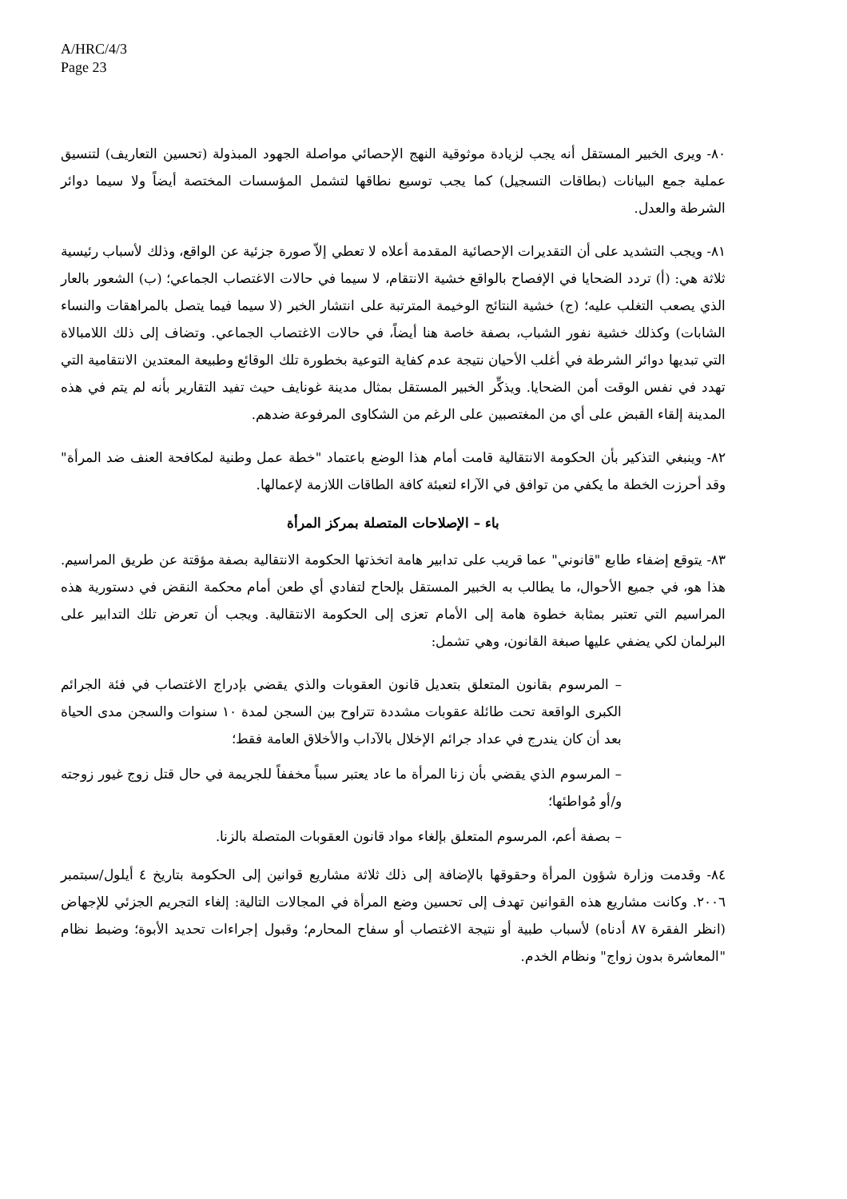A/HRC/4/3
Page 23
٨٠- ويرى الخبير المستقل أنه يجب لزيادة موثوقية النهج الإحصائي مواصلة الجهود المبذولة (تحسين التعاريف) لتنسيق عملية جمع البيانات (بطاقات التسجيل) كما يجب توسيع نطاقها لتشمل المؤسسات المختصة أيضاً ولا سيما دوائر الشرطة والعدل.
٨١- ويجب التشديد على أن التقديرات الإحصائية المقدمة أعلاه لا تعطي إلاّ صورة جزئية عن الواقع، وذلك لأسباب رئيسية ثلاثة هي: (أ) تردد الضحايا في الإفصاح بالواقع خشية الانتقام، لا سيما في حالات الاغتصاب الجماعي؛ (ب) الشعور بالعار الذي يصعب التغلب عليه؛ (ج) خشية النتائج الوخيمة المترتبة على انتشار الخبر (لا سيما فيما يتصل بالمراهقات والنساء الشابات) وكذلك خشية نفور الشباب، بصفة خاصة هنا أيضاً، في حالات الاغتصاب الجماعي. وتضاف إلى ذلك اللامبالاة التي تبديها دوائر الشرطة في أغلب الأحيان نتيجة عدم كفاية التوعية بخطورة تلك الوقائع وطبيعة المعتدين الانتقامية التي تهدد في نفس الوقت أمن الضحايا. ويذكِّر الخبير المستقل بمثال مدينة غونايف حيث تفيد التقارير بأنه لم يتم في هذه المدينة إلقاء القبض على أي من المغتصبين على الرغم من الشكاوى المرفوعة ضدهم.
٨٢- وينبغي التذكير بأن الحكومة الانتقالية قامت أمام هذا الوضع باعتماد "خطة عمل وطنية لمكافحة العنف ضد المرأة" وقد أحرزت الخطة ما يكفي من توافق في الآراء لتعبئة كافة الطاقات اللازمة لإعمالها.
باء – الإصلاحات المتصلة بمركز المرأة
٨٣- يتوقع إضفاء طابع "قانوني" عما قريب على تدابير هامة اتخذتها الحكومة الانتقالية بصفة مؤقتة عن طريق المراسيم. هذا هو، في جميع الأحوال، ما يطالب به الخبير المستقل بإلحاح لتفادي أي طعن أمام محكمة النقض في دستورية هذه المراسيم التي تعتبر بمثابة خطوة هامة إلى الأمام تعزى إلى الحكومة الانتقالية. ويجب أن تعرض تلك التدابير على البرلمان لكي يضفي عليها صبغة القانون، وهي تشمل:
– المرسوم بقانون المتعلق بتعديل قانون العقوبات والذي يقضي بإدراج الاغتصاب في فئة الجرائم الكبرى الواقعة تحت طائلة عقوبات مشددة تتراوح بين السجن لمدة ١٠ سنوات والسجن مدى الحياة بعد أن كان يندرج في عداد جرائم الإخلال بالآداب والأخلاق العامة فقط؛
– المرسوم الذي يقضي بأن زنا المرأة ما عاد يعتبر سبباً مخففاً للجريمة في حال قتل زوج غيور زوجته و/أو مُواطئها؛
– بصفة أعم، المرسوم المتعلق بإلغاء مواد قانون العقوبات المتصلة بالزنا.
٨٤- وقدمت وزارة شؤون المرأة وحقوقها بالإضافة إلى ذلك ثلاثة مشاريع قوانين إلى الحكومة بتاريخ ٤ أيلول/سبتمبر ٢٠٠٦. وكانت مشاريع هذه القوانين تهدف إلى تحسين وضع المرأة في المجالات التالية: إلغاء التجريم الجزئي للإجهاض (انظر الفقرة ٨٧ أدناه) لأسباب طبية أو نتيجة الاغتصاب أو سفاح المحارم؛ وقبول إجراءات تحديد الأبوة؛ وضبط نظام "المعاشرة بدون زواج" ونظام الخدم.